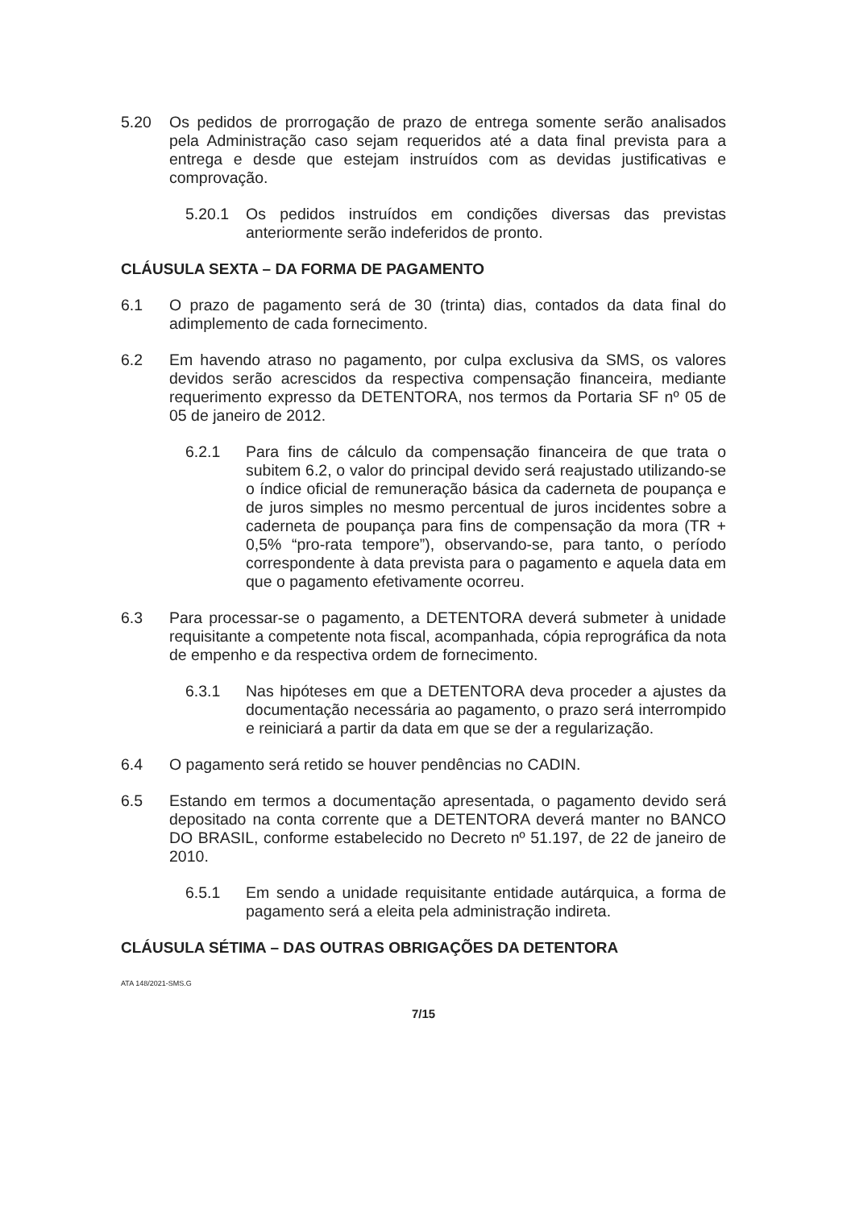5.20 Os pedidos de prorrogação de prazo de entrega somente serão analisados pela Administração caso sejam requeridos até a data final prevista para a entrega e desde que estejam instruídos com as devidas justificativas e comprovação.
5.20.1 Os pedidos instruídos em condições diversas das previstas anteriormente serão indeferidos de pronto.
CLÁUSULA SEXTA – DA FORMA DE PAGAMENTO
6.1 O prazo de pagamento será de 30 (trinta) dias, contados da data final do adimplemento de cada fornecimento.
6.2 Em havendo atraso no pagamento, por culpa exclusiva da SMS, os valores devidos serão acrescidos da respectiva compensação financeira, mediante requerimento expresso da DETENTORA, nos termos da Portaria SF nº 05 de 05 de janeiro de 2012.
6.2.1 Para fins de cálculo da compensação financeira de que trata o subitem 6.2, o valor do principal devido será reajustado utilizando-se o índice oficial de remuneração básica da caderneta de poupança e de juros simples no mesmo percentual de juros incidentes sobre a caderneta de poupança para fins de compensação da mora (TR + 0,5% “pro-rata tempore”), observando-se, para tanto, o período correspondente à data prevista para o pagamento e aquela data em que o pagamento efetivamente ocorreu.
6.3 Para processar-se o pagamento, a DETENTORA deverá submeter à unidade requisitante a competente nota fiscal, acompanhada, cópia reprográfica da nota de empenho e da respectiva ordem de fornecimento.
6.3.1 Nas hipóteses em que a DETENTORA deva proceder a ajustes da documentação necessária ao pagamento, o prazo será interrompido e reiniciará a partir da data em que se der a regularização.
6.4 O pagamento será retido se houver pendências no CADIN.
6.5 Estando em termos a documentação apresentada, o pagamento devido será depositado na conta corrente que a DETENTORA deverá manter no BANCO DO BRASIL, conforme estabelecido no Decreto nº 51.197, de 22 de janeiro de 2010.
6.5.1 Em sendo a unidade requisitante entidade autárquica, a forma de pagamento será a eleita pela administração indireta.
CLÁUSULA SÉTIMA – DAS OUTRAS OBRIGAÇÕES DA DETENTORA
ATA 148/2021-SMS.G
7/15